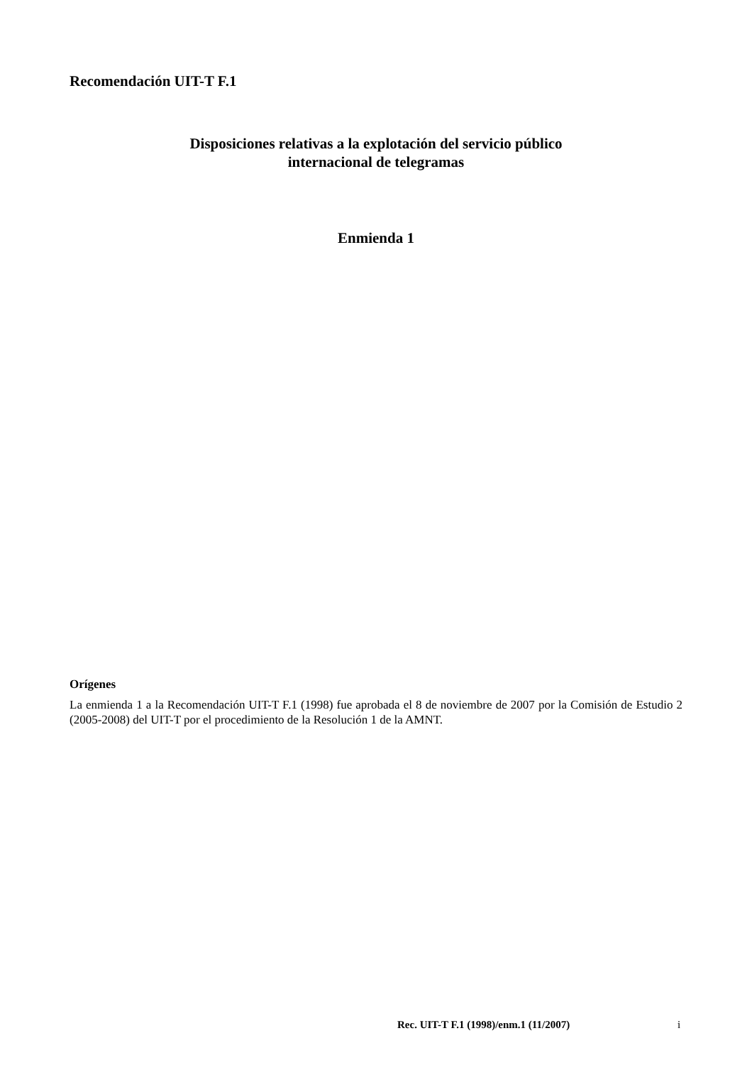Recomendación UIT-T F.1
Disposiciones relativas a la explotación del servicio público
internacional de telegramas
Enmienda 1
Orígenes
La enmienda 1 a la Recomendación UIT-T F.1 (1998) fue aprobada el 8 de noviembre de 2007 por la Comisión de Estudio 2 (2005-2008) del UIT-T por el procedimiento de la Resolución 1 de la AMNT.
Rec. UIT-T F.1 (1998)/enm.1 (11/2007)
i